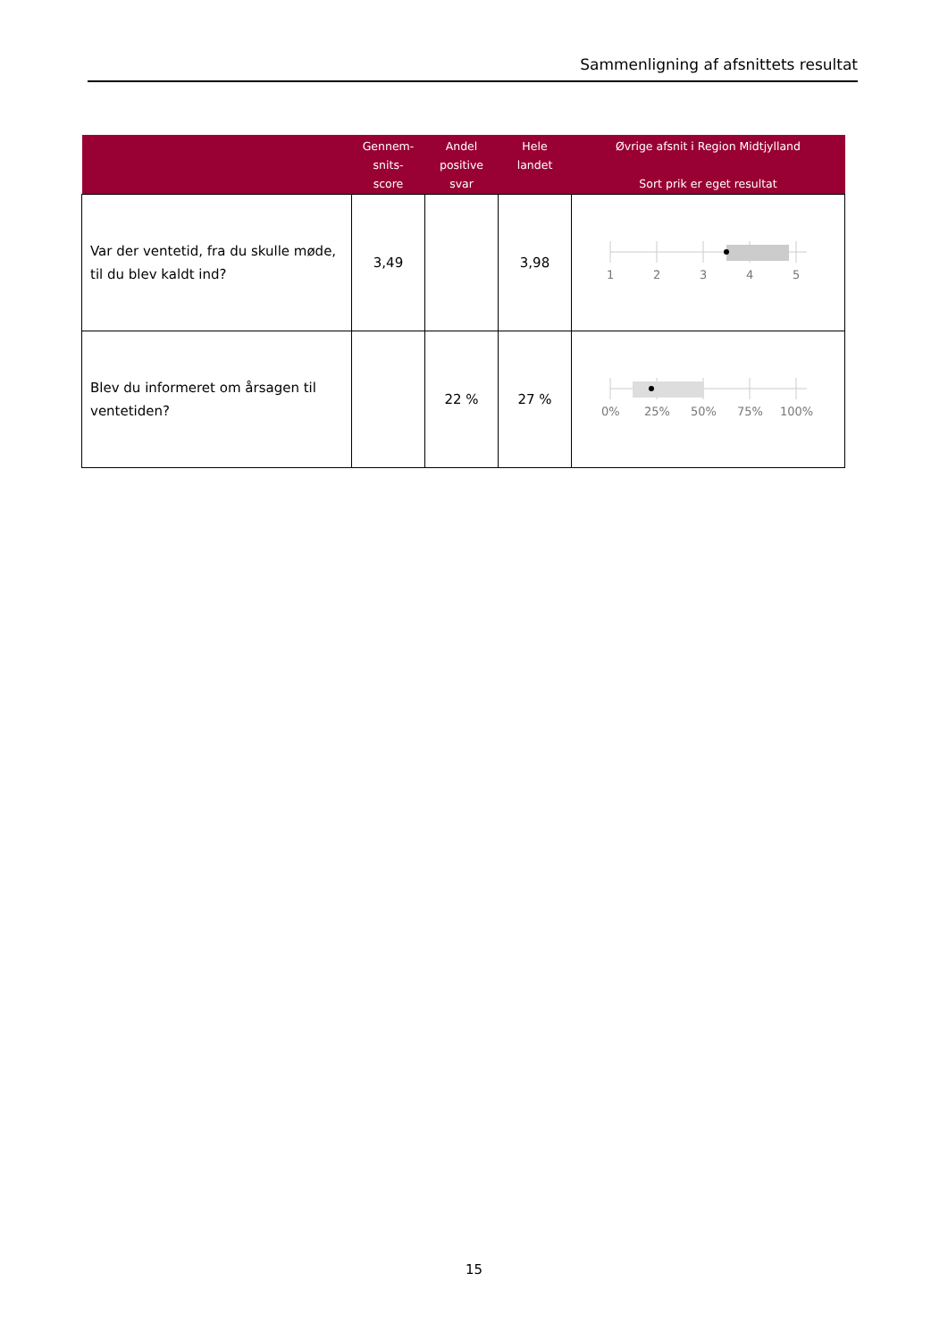Sammenligning af afsnittets resultat
| | Gennem- snits- score | Andel positive svar | Hele landet | Øvrige afsnit i Region Midtjylland Sort prik er eget resultat |
| --- | --- | --- | --- | --- |
| Var der ventetid, fra du skulle møde, til du blev kaldt ind? | 3,49 | | 3,98 | 1 2 3 4 5 |
| Blev du informeret om årsagen til ventetiden? | | 22 % | 27 % | 0% 25% 50% 75% 100% |
15